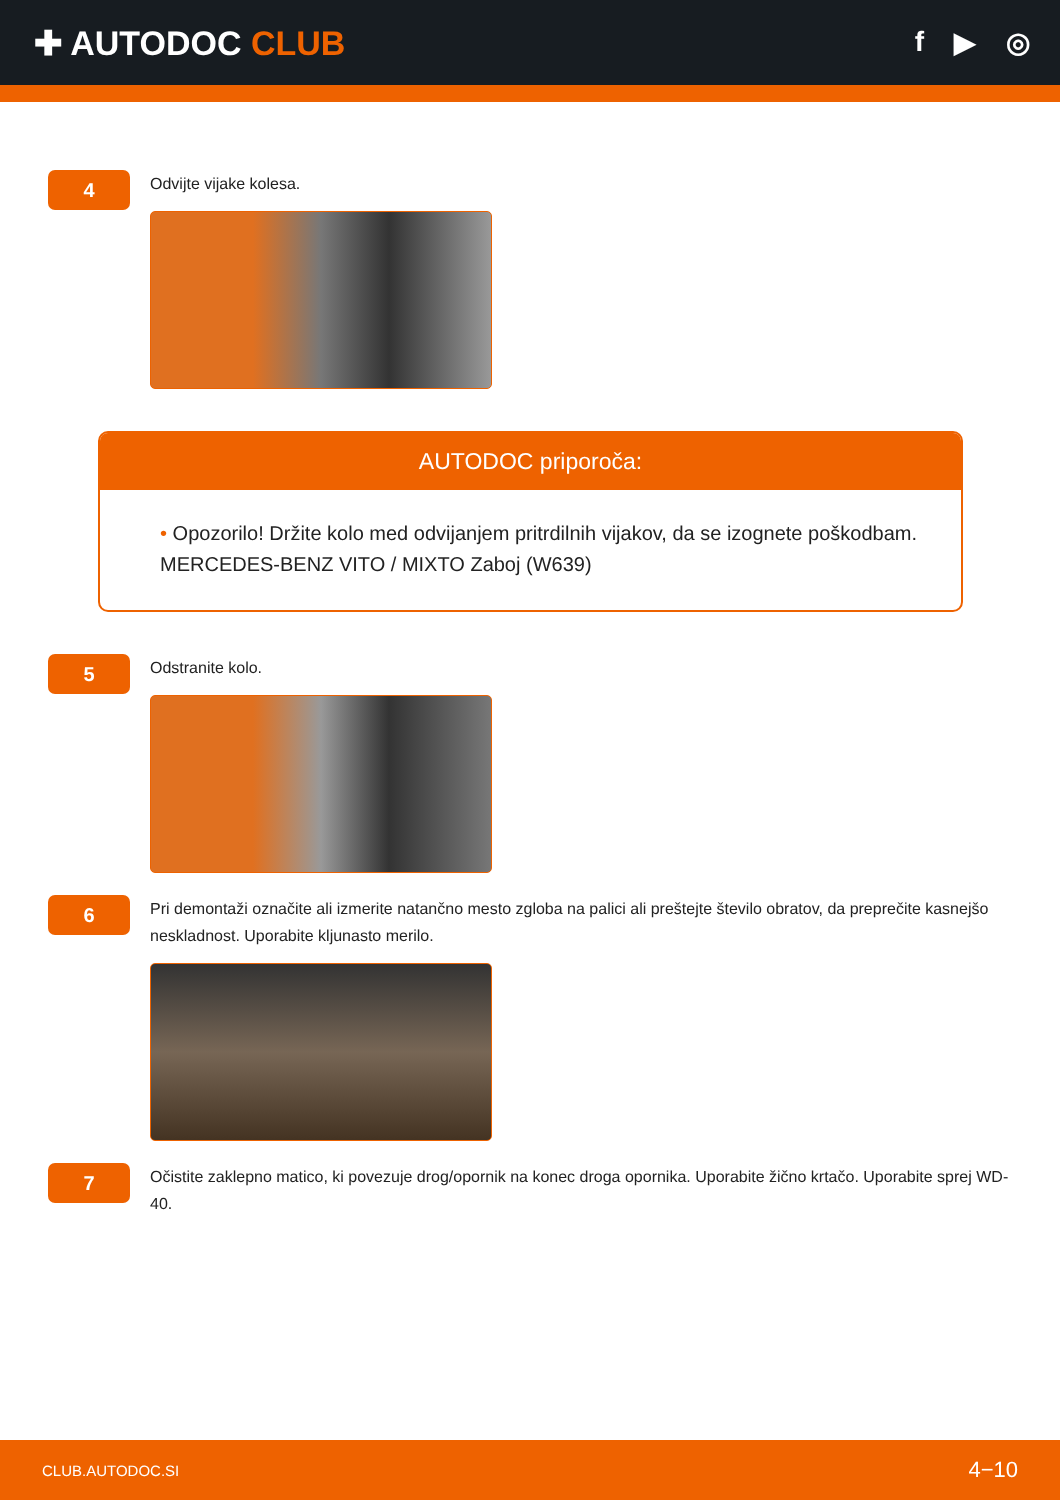✚ AUTODOC CLUB
f ▶ ◎
4
Odvijte vijake kolesa.
AUTODOC priporoča:
• Opozorilo! Držite kolo med odvijanjem pritrdilnih vijakov, da se izognete poškodbam. MERCEDES-BENZ VITO / MIXTO Zaboj (W639)
5
Odstranite kolo.
6
Pri demontaži označite ali izmerite natančno mesto zgloba na palici ali preštejte število obratov, da preprečite kasnejšo neskladnost. Uporabite kljunasto merilo.
7
Očistite zaklepno matico, ki povezuje drog/opornik na konec droga opornika. Uporabite žično krtačo. Uporabite sprej WD-40.
CLUB.AUTODOC.SI 4−10